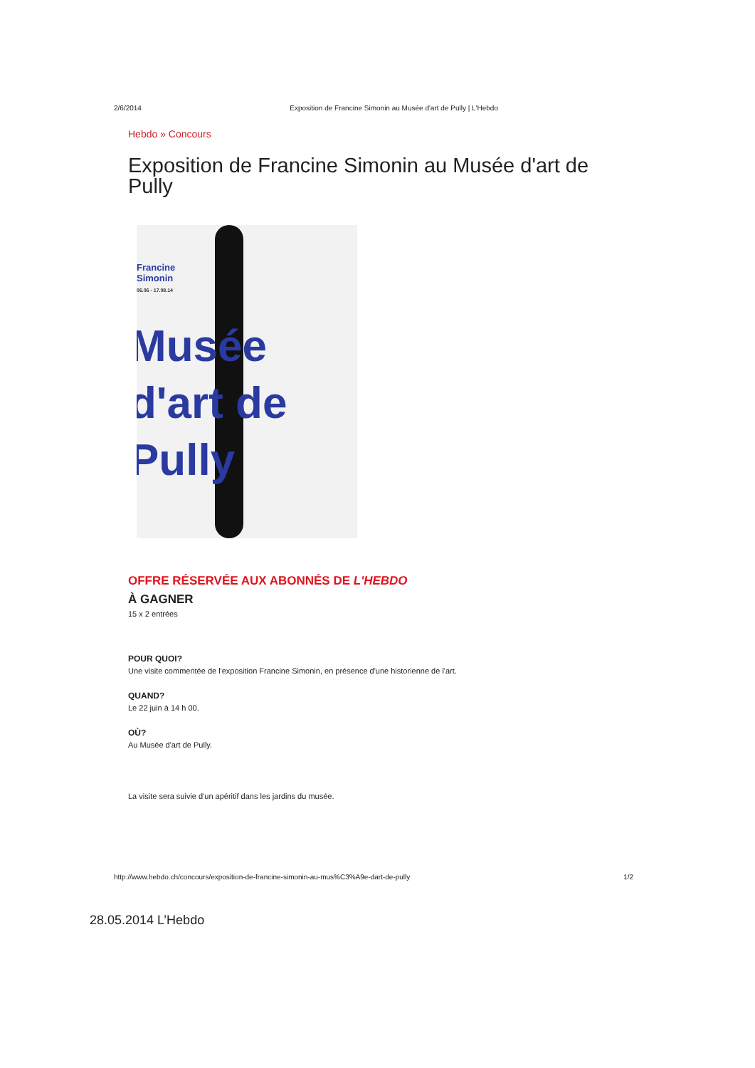2/6/2014 Exposition de Francine Simonin au Musée d'art de Pully | L'Hebdo
Hebdo » Concours
Exposition de Francine Simonin au Musée d'art de Pully
Francine
Simonin
06.06 - 17.08.14
Musée
d'art de
Pully
OFFRE RÉSERVÉE AUX ABONNÉS DE L'HEBDO
À GAGNER
15 x 2 entrées
POUR QUOI?
Une visite commentée de l'exposition Francine Simonin, en présence d'une historienne de l'art.
QUAND?
Le 22 juin à 14 h 00.
OÙ?
Au Musée d'art de Pully.
La visite sera suivie d'un apéritif dans les jardins du musée.
http://www.hebdo.ch/concours/exposition-de-francine-simonin-au-mus%C3%A9e-dart-de-pully 1/2
28.05.2014 L’Hebdo